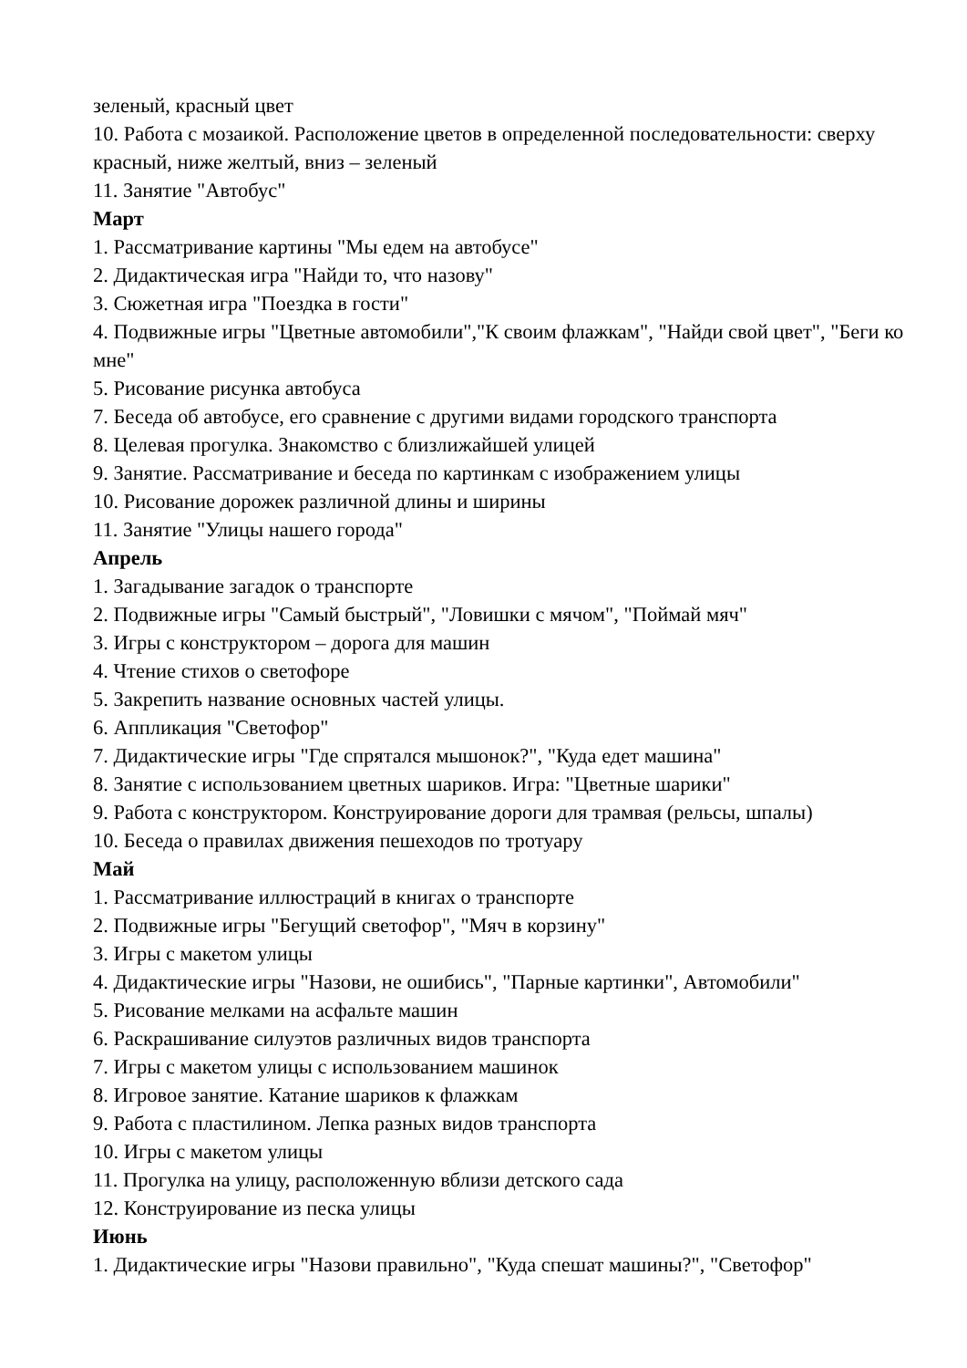зеленый, красный цвет
10. Работа с мозаикой. Расположение цветов в определенной последовательности: сверху красный, ниже желтый, вниз – зеленый
11. Занятие "Автобус"
Март
1. Рассматривание картины "Мы едем на автобусе"
2. Дидактическая игра "Найди то, что назову"
3. Сюжетная игра "Поездка в гости"
4. Подвижные игры "Цветные автомобили","К своим флажкам", "Найди свой цвет", "Беги ко мне"
5. Рисование рисунка автобуса
7. Беседа об автобусе, его сравнение с другими видами городского транспорта
8. Целевая прогулка. Знакомство с близлижайшей улицей
9. Занятие. Рассматривание и беседа по картинкам с изображением улицы
10. Рисование дорожек различной длины и ширины
11. Занятие "Улицы нашего города"
Апрель
1. Загадывание загадок о транспорте
2. Подвижные игры "Самый быстрый", "Ловишки с мячом", "Поймай мяч"
3. Игры с конструктором – дорога для машин
4. Чтение стихов о светофоре
5. Закрепить название основных частей улицы.
6. Аппликация "Светофор"
7. Дидактические игры "Где спрятался мышонок?", "Куда едет машина"
8. Занятие с использованием цветных шариков. Игра: "Цветные шарики"
9. Работа с конструктором. Конструирование дороги для трамвая (рельсы, шпалы)
10. Беседа о правилах движения пешеходов по тротуару
Май
1. Рассматривание иллюстраций в книгах о транспорте
2. Подвижные игры "Бегущий светофор", "Мяч в корзину"
3. Игры с макетом улицы
4. Дидактические игры "Назови, не ошибись", "Парные картинки", Автомобили"
5. Рисование мелками на асфальте машин
6. Раскрашивание силуэтов различных видов транспорта
7. Игры с макетом улицы с использованием машинок
8. Игровое занятие. Катание шариков к флажкам
9. Работа с пластилином. Лепка разных видов транспорта
10. Игры с макетом улицы
11. Прогулка на улицу, расположенную вблизи детского сада
12. Конструирование из песка улицы
Июнь
1. Дидактические игры "Назови правильно", "Куда спешат машины?", "Светофор"